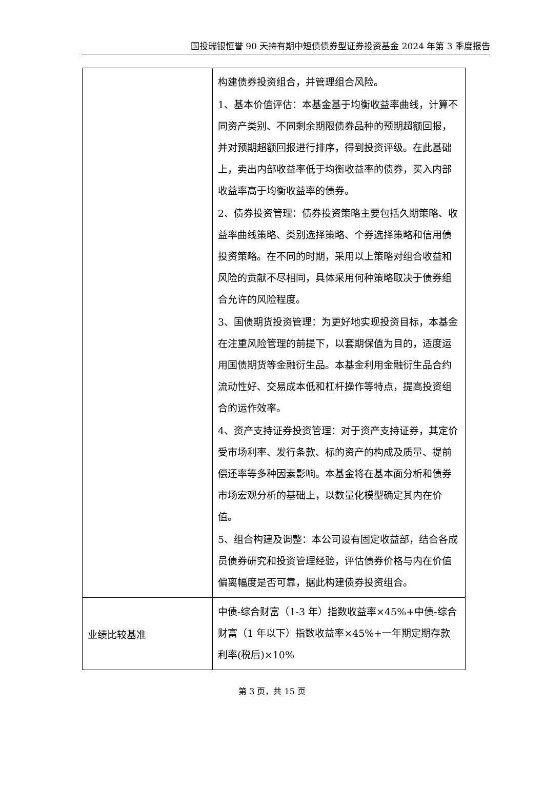国投瑞银恒誉 90 天持有期中短债债券型证券投资基金 2024 年第 3 季度报告
| | 构建债券投资组合，并管理组合风险。 1、基本价值评估：本基金基于均衡收益率曲线，计算不同资产类别、不同剩余期限债券品种的预期超额回报，并对预期超额回报进行排序，得到投资评级。在此基础上，卖出内部收益率低于均衡收益率的债券，买入内部收益率高于均衡收益率的债券。 2、债券投资管理：债券投资策略主要包括久期策略、收益率曲线策略、类别选择策略、个券选择策略和信用债投资策略。在不同的时期，采用以上策略对组合收益和风险的贡献不尽相同，具体采用何种策略取决于债券组合允许的风险程度。 3、国债期货投资管理：为更好地实现投资目标，本基金在注重风险管理的前提下，以套期保值为目的，适度运用国债期货等金融衍生品。本基金利用金融衍生品合约流动性好、交易成本低和杠杆操作等特点，提高投资组合的运作效率。 4、资产支持证券投资管理：对于资产支持证券，其定价受市场利率、发行条款、标的资产的构成及质量、提前偿还率等多种因素影响。本基金将在基本面分析和债券市场宏观分析的基础上，以数量化模型确定其内在价值。 5、组合构建及调整：本公司设有固定收益部，结合各成员债券研究和投资管理经验，评估债券价格与内在价值偏离幅度是否可靠，据此构建债券投资组合。 |
| 业绩比较基准 | 中债-综合财富（1-3 年）指数收益率×45%+中债-综合财富（1 年以下）指数收益率×45%+一年期定期存款利率(税后)×10% |
第 3 页，共 15 页